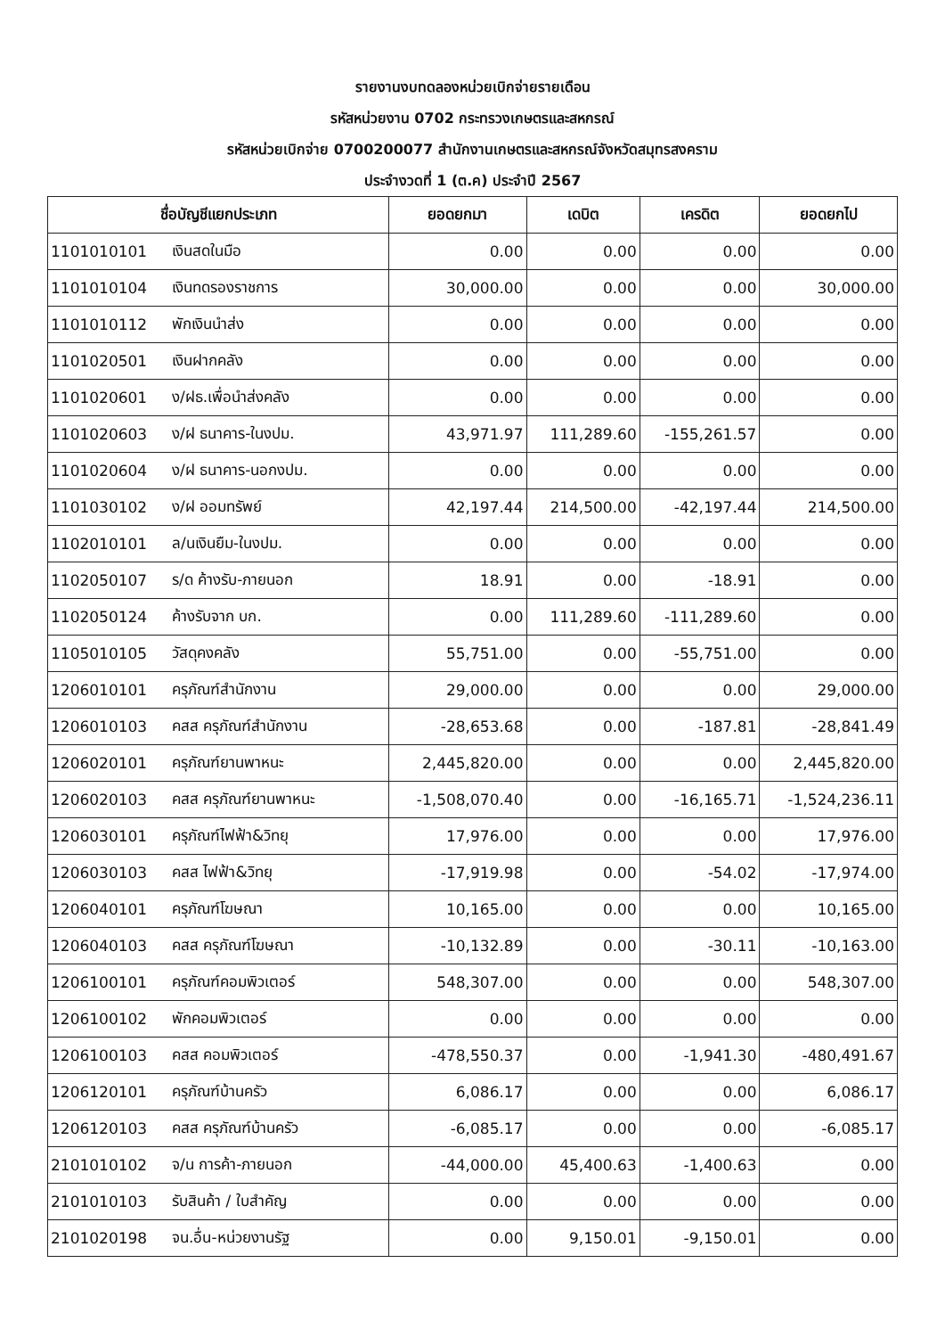รายงานงบทดลองหน่วยเบิกจ่ายรายเดือน
รหัสหน่วยงาน 0702 กระทรวงเกษตรและสหกรณ์
รหัสหน่วยเบิกจ่าย 0700200077 สำนักงานเกษตรและสหกรณ์จังหวัดสมุทรสงคราม
ประจำงวดที่ 1 (ต.ค) ประจำปี 2567
| ชื่อบัญชีแยกประเภท | | ยอดยกมา | เดบิต | เครดิต | ยอดยกไป |
| --- | --- | --- | --- | --- | --- |
| 1101010101 | เงินสดในมือ | 0.00 | 0.00 | 0.00 | 0.00 |
| 1101010104 | เงินทดรองราชการ | 30,000.00 | 0.00 | 0.00 | 30,000.00 |
| 1101010112 | พักเงินนำส่ง | 0.00 | 0.00 | 0.00 | 0.00 |
| 1101020501 | เงินฝากคลัง | 0.00 | 0.00 | 0.00 | 0.00 |
| 1101020601 | ง/ฝธ.เพื่อนำส่งคลัง | 0.00 | 0.00 | 0.00 | 0.00 |
| 1101020603 | ง/ฝ ธนาคาร-ในงปม. | 43,971.97 | 111,289.60 | -155,261.57 | 0.00 |
| 1101020604 | ง/ฝ ธนาคาร-นอกงปม. | 0.00 | 0.00 | 0.00 | 0.00 |
| 1101030102 | ง/ฝ ออมทรัพย์ | 42,197.44 | 214,500.00 | -42,197.44 | 214,500.00 |
| 1102010101 | ล/นเงินยืม-ในงปม. | 0.00 | 0.00 | 0.00 | 0.00 |
| 1102050107 | ร/ด ค้างรับ-ภายนอก | 18.91 | 0.00 | -18.91 | 0.00 |
| 1102050124 | ค้างรับจาก บก. | 0.00 | 111,289.60 | -111,289.60 | 0.00 |
| 1105010105 | วัสดุคงคลัง | 55,751.00 | 0.00 | -55,751.00 | 0.00 |
| 1206010101 | ครุภัณฑ์สำนักงาน | 29,000.00 | 0.00 | 0.00 | 29,000.00 |
| 1206010103 | คสส ครุภัณฑ์สำนักงาน | -28,653.68 | 0.00 | -187.81 | -28,841.49 |
| 1206020101 | ครุภัณฑ์ยานพาหนะ | 2,445,820.00 | 0.00 | 0.00 | 2,445,820.00 |
| 1206020103 | คสส ครุภัณฑ์ยานพาหนะ | -1,508,070.40 | 0.00 | -16,165.71 | -1,524,236.11 |
| 1206030101 | ครุภัณฑ์ไฟฟ้า&วิทยุ | 17,976.00 | 0.00 | 0.00 | 17,976.00 |
| 1206030103 | คสส ไฟฟ้า&วิทยุ | -17,919.98 | 0.00 | -54.02 | -17,974.00 |
| 1206040101 | ครุภัณฑ์โฆษณา | 10,165.00 | 0.00 | 0.00 | 10,165.00 |
| 1206040103 | คสส ครุภัณฑ์โฆษณา | -10,132.89 | 0.00 | -30.11 | -10,163.00 |
| 1206100101 | ครุภัณฑ์คอมพิวเตอร์ | 548,307.00 | 0.00 | 0.00 | 548,307.00 |
| 1206100102 | พักคอมพิวเตอร์ | 0.00 | 0.00 | 0.00 | 0.00 |
| 1206100103 | คสส คอมพิวเตอร์ | -478,550.37 | 0.00 | -1,941.30 | -480,491.67 |
| 1206120101 | ครุภัณฑ์บ้านครัว | 6,086.17 | 0.00 | 0.00 | 6,086.17 |
| 1206120103 | คสส ครุภัณฑ์บ้านครัว | -6,085.17 | 0.00 | 0.00 | -6,085.17 |
| 2101010102 | จ/น การค้า-ภายนอก | -44,000.00 | 45,400.63 | -1,400.63 | 0.00 |
| 2101010103 | รับสินค้า / ใบสำคัญ | 0.00 | 0.00 | 0.00 | 0.00 |
| 2101020198 | จน.อื่น-หน่วยงานรัฐ | 0.00 | 9,150.01 | -9,150.01 | 0.00 |